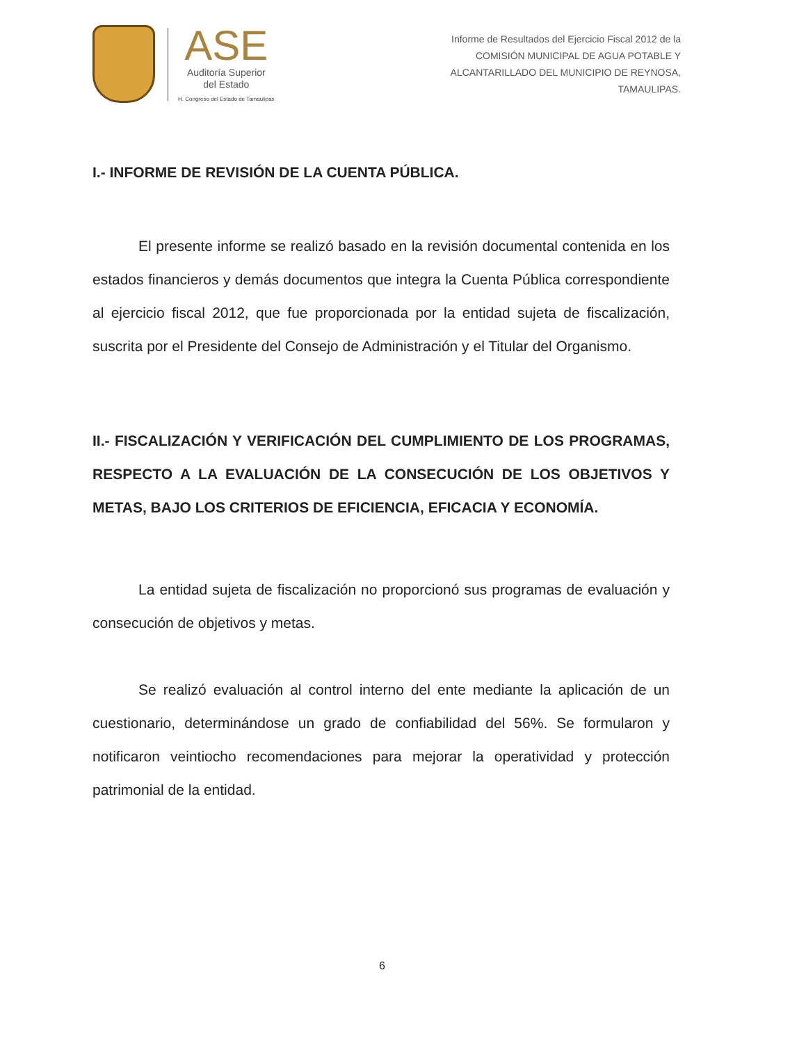ASE
Auditoría Superior
del Estado
H. Congreso del Estado de Tamaulipas
Informe de Resultados del Ejercicio Fiscal 2012 de la
COMISIÓN MUNICIPAL DE AGUA POTABLE Y
ALCANTARILLADO DEL MUNICIPIO DE REYNOSA,
TAMAULIPAS.
I.- INFORME DE REVISIÓN DE LA CUENTA PÚBLICA.
El presente informe se realizó basado en la revisión documental contenida en los estados financieros y demás documentos que integra la Cuenta Pública correspondiente al ejercicio fiscal 2012, que fue proporcionada por la entidad sujeta de fiscalización, suscrita por el Presidente del Consejo de Administración y el Titular del Organismo.
II.- FISCALIZACIÓN Y VERIFICACIÓN DEL CUMPLIMIENTO DE LOS PROGRAMAS, RESPECTO A LA EVALUACIÓN DE LA CONSECUCIÓN DE LOS OBJETIVOS Y METAS, BAJO LOS CRITERIOS DE EFICIENCIA, EFICACIA Y ECONOMÍA.
La entidad sujeta de fiscalización no proporcionó sus programas de evaluación y consecución de objetivos y metas.
Se realizó evaluación al control interno del ente mediante la aplicación de un cuestionario, determinándose un grado de confiabilidad del 56%. Se formularon y notificaron veintiocho recomendaciones para mejorar la operatividad y protección patrimonial de la entidad.
6